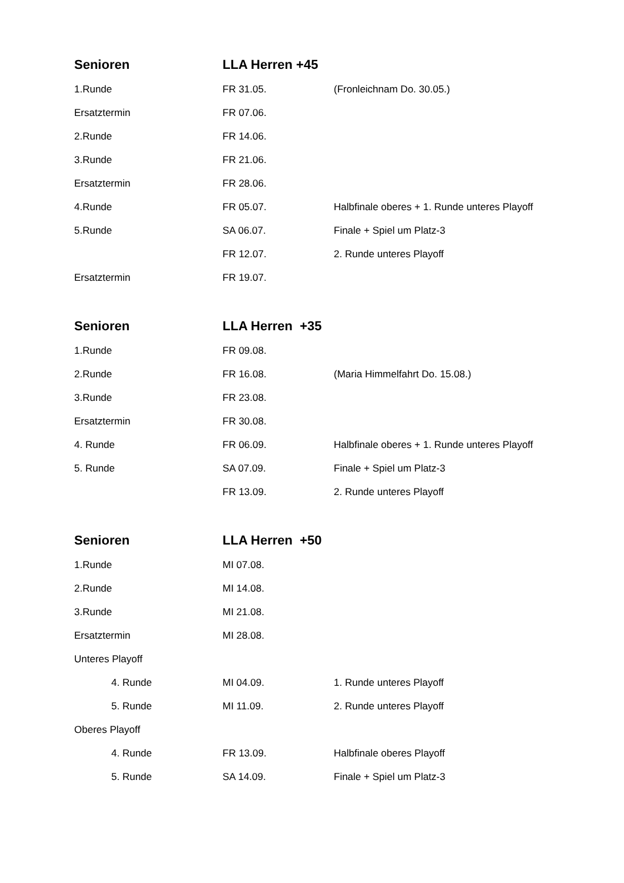| Senioren | LLA Herren +45 | |
| --- | --- | --- |
| 1.Runde | FR 31.05. | (Fronleichnam Do. 30.05.) |
| Ersatztermin | FR 07.06. | |
| 2.Runde | FR 14.06. | |
| 3.Runde | FR 21.06. | |
| Ersatztermin | FR 28.06. | |
| 4.Runde | FR 05.07. | Halbfinale oberes + 1. Runde unteres Playoff |
| 5.Runde | SA 06.07. | Finale + Spiel um Platz-3 |
| | FR 12.07. | 2. Runde unteres Playoff |
| Ersatztermin | FR 19.07. | |
| Senioren | LLA Herren +35 | |
| --- | --- | --- |
| 1.Runde | FR 09.08. | |
| 2.Runde | FR 16.08. | (Maria Himmelfahrt Do. 15.08.) |
| 3.Runde | FR 23.08. | |
| Ersatztermin | FR 30.08. | |
| 4. Runde | FR 06.09. | Halbfinale oberes + 1. Runde unteres Playoff |
| 5. Runde | SA 07.09. | Finale + Spiel um Platz-3 |
| | FR 13.09. | 2. Runde unteres Playoff |
| Senioren | LLA Herren +50 | |
| --- | --- | --- |
| 1.Runde | MI 07.08. | |
| 2.Runde | MI 14.08. | |
| 3.Runde | MI 21.08. | |
| Ersatztermin | MI 28.08. | |
| Unteres Playoff | | |
| 4. Runde | MI 04.09. | 1. Runde unteres Playoff |
| 5. Runde | MI 11.09. | 2. Runde unteres Playoff |
| Oberes Playoff | | |
| 4. Runde | FR 13.09. | Halbfinale oberes Playoff |
| 5. Runde | SA 14.09. | Finale + Spiel um Platz-3 |